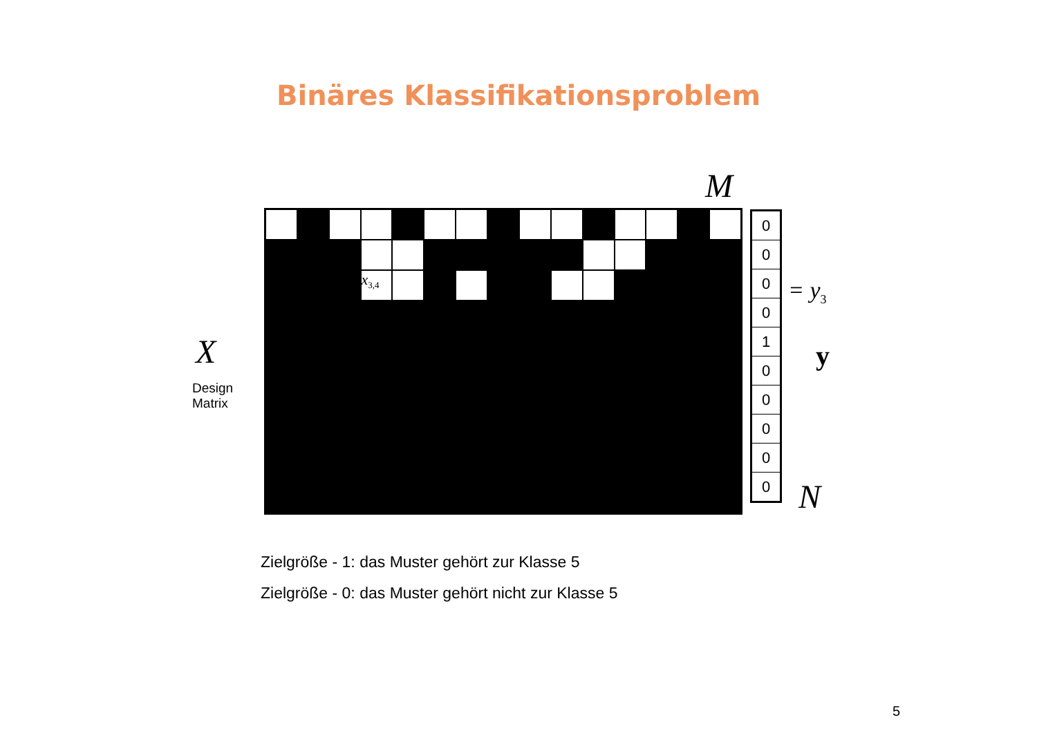Binäres Klassifikationsproblem
M
X
Design
Matrix
x<sub>3,4</sub>
0
0
0
0
1
0
0
0
0
0
= y<sub>3</sub>
y
N
Zielgröße - 1: das Muster gehört zur Klasse 5
Zielgröße - 0: das Muster gehört nicht zur Klasse 5
5